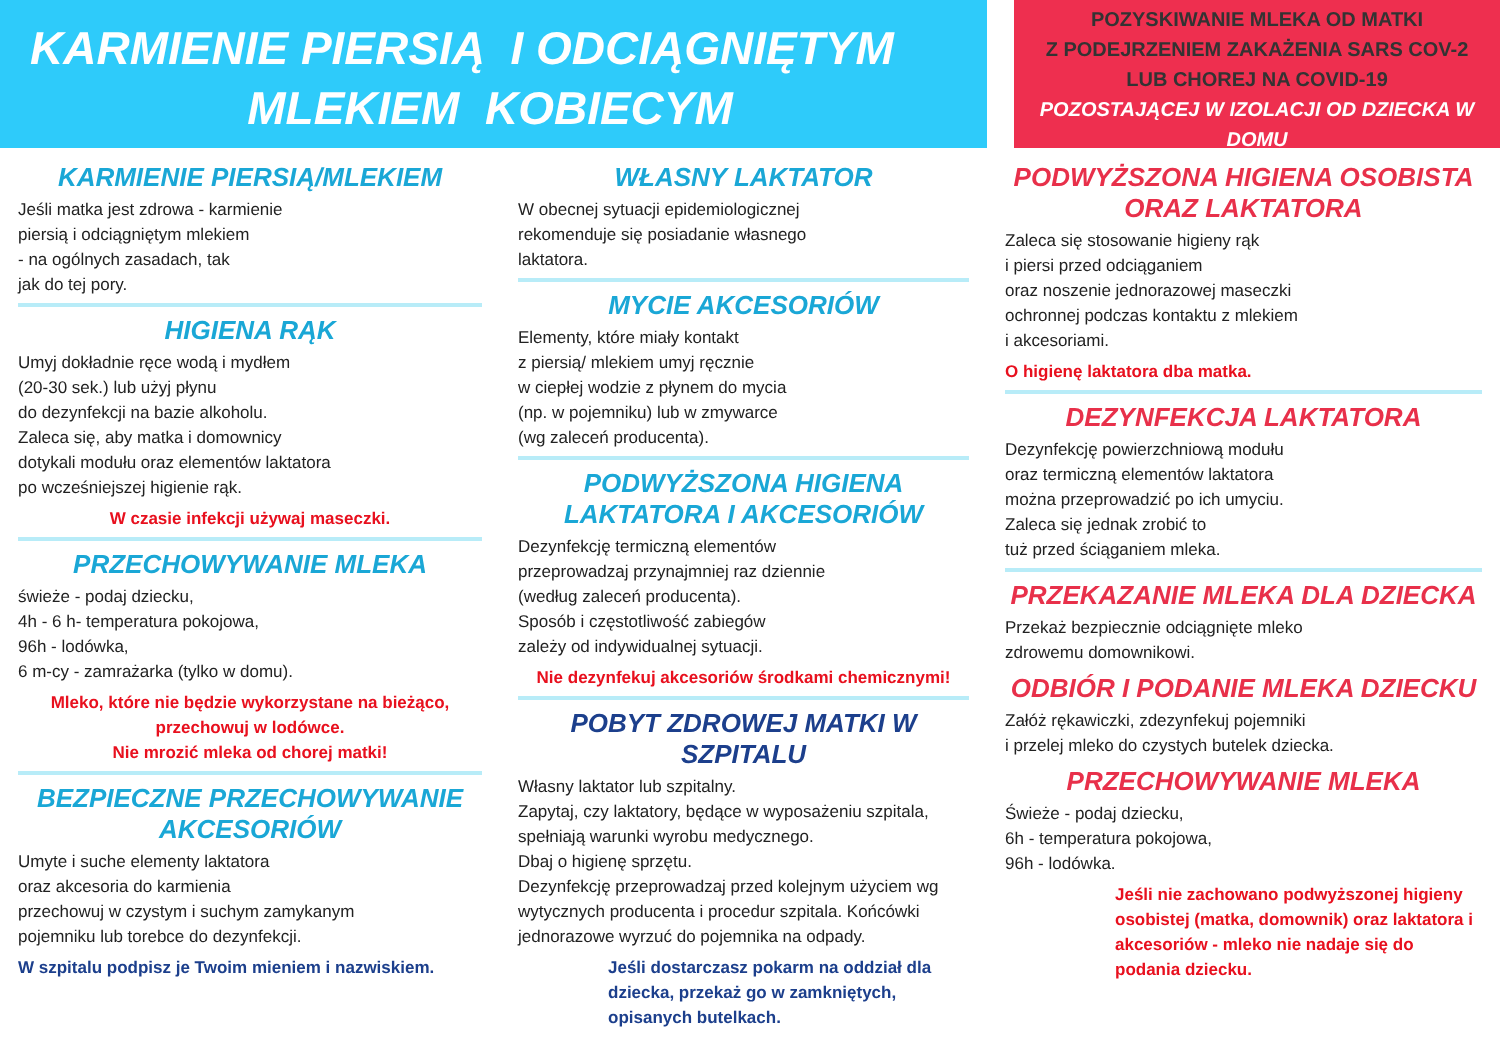KARMIENIE PIERSIĄ I ODCIĄGNIĘTYM
MLEKIEM KOBIECYM
POZYSKIWANIE MLEKA OD MATKI
Z PODEJRZENIEM ZAKAŻENIA SARS COV-2
LUB CHOREJ NA COVID-19
POZOSTAJĄCEJ W IZOLACJI OD DZIECKA W DOMU
KARMIENIE PIERSIĄ/MLEKIEM
Jeśli matka jest zdrowa - karmienie
piersią i odciągniętym mlekiem
- na ogólnych zasadach, tak
jak do tej pory.
HIGIENA RĄK
Umyj dokładnie ręce wodą i mydłem
(20-30 sek.) lub użyj płynu
do dezynfekcji na bazie alkoholu.
Zaleca się, aby matka i domownicy
dotykali modułu oraz elementów laktatora
po wcześniejszej higienie rąk.
W czasie infekcji używaj maseczki.
PRZECHOWYWANIE MLEKA
świeże - podaj dziecku,
4h - 6 h- temperatura pokojowa,
96h - lodówka,
6 m-cy - zamrażarka (tylko w domu).
Mleko, które nie będzie wykorzystane na bieżąco, przechowuj w lodówce.
Nie mrozić mleka od chorej matki!
BEZPIECZNE PRZECHOWYWANIE AKCESORIÓW
Umyte i suche elementy laktatora
oraz akcesoria do karmienia
przechowuj w czystym i suchym zamykanym
pojemniku lub torebce do dezynfekcji.
W szpitalu podpisz je Twoim mieniem i nazwiskiem.
WŁASNY LAKTATOR
W obecnej sytuacji epidemiologicznej
rekomenduje się posiadanie własnego
laktatora.
MYCIE AKCESORIÓW
Elementy, które miały kontakt
z piersią/ mlekiem umyj ręcznie
w ciepłej wodzie z płynem do mycia
(np. w pojemniku) lub w zmywarce
(wg zaleceń producenta).
PODWYŻSZONA HIGIENA LAKTATORA I AKCESORIÓW
Dezynfekcję termiczną elementów
przeprowadzaj przynajmniej raz dziennie
(według zaleceń producenta).
Sposób i częstotliwość zabiegów
zależy od indywidualnej sytuacji.
Nie dezynfekuj akcesoriów środkami chemicznymi!
POBYT ZDROWEJ MATKI W SZPITALU
Własny laktator lub szpitalny.
Zapytaj, czy laktatory, będące w wyposażeniu szpitala, spełniają warunki wyrobu medycznego.
Dbaj o higienę sprzętu.
Dezynfekcję przeprowadzaj przed kolejnym użyciem wg wytycznych producenta i procedur szpitala. Końcówki jednorazowe wyrzuć do pojemnika na odpady.
Jeśli dostarczasz pokarm na oddział dla dziecka, przekaż go w zamkniętych, opisanych butelkach.
PODWYŻSZONA HIGIENA OSOBISTA ORAZ LAKTATORA
Zaleca się stosowanie higieny rąk
i piersi przed odciąganiem
oraz noszenie jednorazowej maseczki
ochronnej podczas kontaktu z mlekiem
i akcesoriami.
O higienę laktatora dba matka.
DEZYNFEKCJA LAKTATORA
Dezynfekcję powierzchniową modułu
oraz termiczną elementów laktatora
można przeprowadzić po ich umyciu.
Zaleca się jednak zrobić to
tuż przed ściąganiem mleka.
PRZEKAZANIE MLEKA DLA DZIECKA
Przekaż bezpiecznie odciągnięte mleko
zdrowemu domownikowi.
ODBIÓR I PODANIE MLEKA DZIECKU
Załóż rękawiczki, zdezynfekuj pojemniki
i przelej mleko do czystych butelek dziecka.
PRZECHOWYWANIE MLEKA
Świeże - podaj dziecku,
6h - temperatura pokojowa,
96h - lodówka.
Jeśli nie zachowano podwyższonej higieny osobistej (matka, domownik) oraz laktatora i akcesoriów - mleko nie nadaje się do podania dziecku.